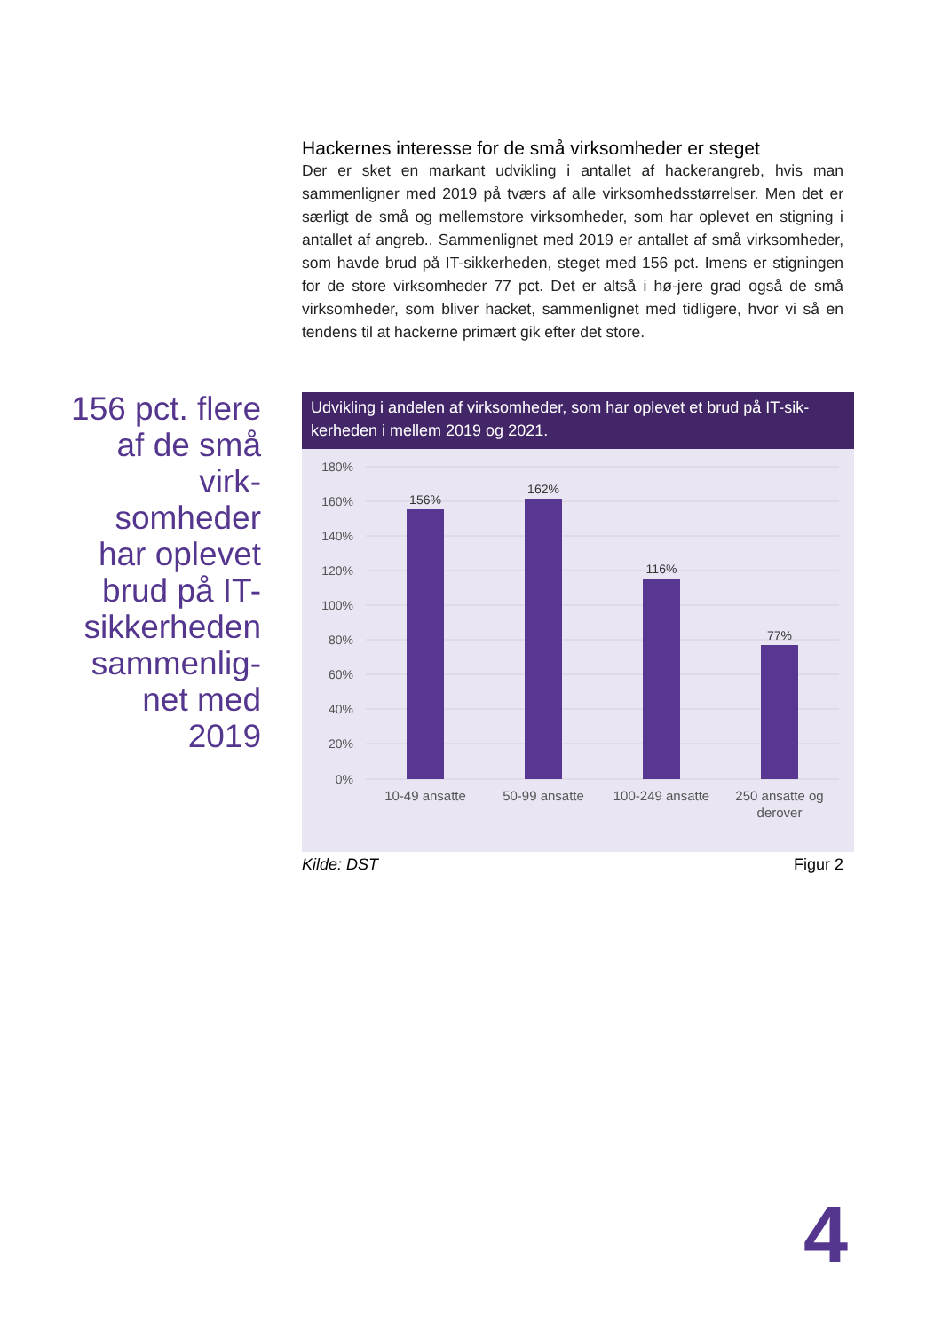Hackernes interesse for de små virksomheder er steget
Der er sket en markant udvikling i antallet af hackerangreb, hvis man sammenligner med 2019 på tværs af alle virksomhedsstørrelser. Men det er særligt de små og mellemstore virksomheder, som har oplevet en stigning i antallet af angreb.. Sammenlignet med 2019 er antallet af små virksomheder, som havde brud på IT-sikkerheden, steget med 156 pct. Imens er stigningen for de store virksomheder 77 pct. Det er altså i hø-jere grad også de små virksomheder, som bliver hacket, sammenlignet med tidligere, hvor vi så en tendens til at hackerne primært gik efter det store.
156 pct. flere af de små virk-somheder har oplevet brud på IT-sikkerheden sammenlig-net med 2019
Udvikling i andelen af virksomheder, som har oplevet et brud på IT-sik-kerheden i mellem 2019 og 2021.
180%
160%
140%
120%
100%
80%
60%
40%
20%
0%
156%
162%
116%
77%
10-49 ansatte
50-99 ansatte
100-249 ansatte
250 ansatte og
derover
Kilde: DST Figur 2
4